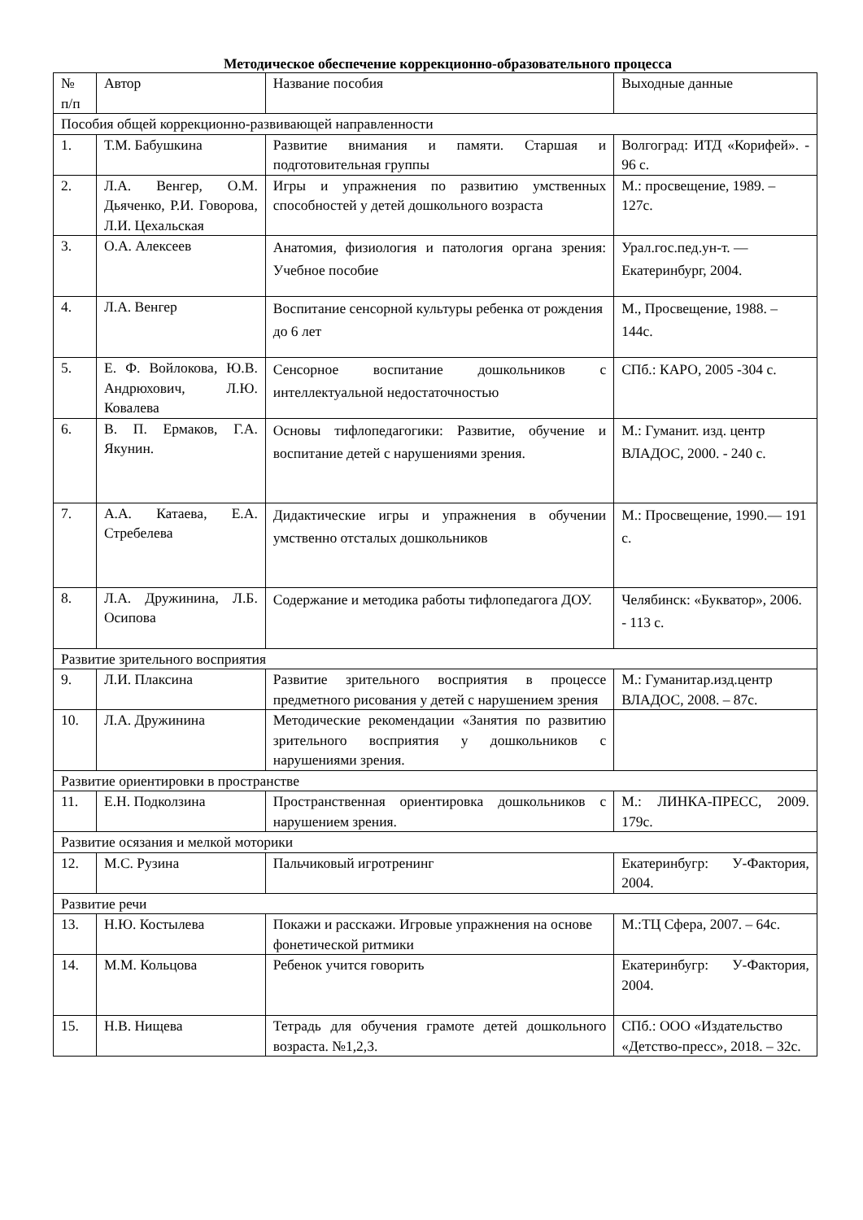Методическое обеспечение коррекционно-образовательного процесса
| № п/п | Автор | Название пособия | Выходные данные |
| Пособия общей коррекционно-развивающей направленности | | | |
| 1. | Т.М. Бабушкина | Развитие внимания и памяти. Старшая и подготовительная группы | Волгоград: ИТД «Корифей». - 96 с. |
| 2. | Л.А. Венгер, О.М. Дьяченко, Р.И. Говорова, Л.И. Цехальская | Игры и упражнения по развитию умственных способностей у детей дошкольного возраста | М.: просвещение, 1989. – 127с. |
| 3. | О.А. Алексеев | Анатомия, физиология и патология органа зрения: Учебное пособие | Урал.гос.пед.ун-т. — Екатеринбург, 2004. |
| 4. | Л.А. Венгер | Воспитание сенсорной культуры ребенка от рождения до 6 лет | М., Просвещение, 1988. – 144с. |
| 5. | Е. Ф. Войлокова, Ю.В. Андрюхович, Л.Ю. Ковалева | Сенсорное воспитание дошкольников с интеллектуальной недостаточностью | СПб.: КАРО, 2005 -304 с. |
| 6. | В. П. Ермаков, Г.А. Якунин. | Основы тифлопедагогики: Развитие, обучение и воспитание детей с нарушениями зрения. | М.: Гуманит. изд. центр ВЛАДОС, 2000. - 240 с. |
| 7. | А.А. Катаева, Е.А. Стребелева | Дидактические игры и упражнения в обучении умственно отсталых дошкольников | М.: Просвещение, 1990.— 191 с. |
| 8. | Л.А. Дружинина, Л.Б. Осипова | Содержание и методика работы тифлопедагога ДОУ. | Челябинск: «Букватор», 2006. - 113 с. |
| Развитие зрительного восприятия | | | |
| 9. | Л.И. Плаксина | Развитие зрительного восприятия в процессе предметного рисования у детей с нарушением зрения | М.: Гуманитар.изд.центр ВЛАДОС, 2008. – 87с. |
| 10. | Л.А. Дружинина | Методические рекомендации «Занятия по развитию зрительного восприятия у дошкольников с нарушениями зрения. | |
| Развитие ориентировки в пространстве | | | |
| 11. | Е.Н. Подколзина | Пространственная ориентировка дошкольников с нарушением зрения. | М.: ЛИНКА-ПРЕСС, 2009. 179с. |
| Развитие осязания и мелкой моторики | | | |
| 12. | М.С. Рузина | Пальчиковый игротренинг | Екатеринбугр: У-Фактория, 2004. |
| Развитие речи | | | |
| 13. | Н.Ю. Костылева | Покажи и расскажи. Игровые упражнения на основе фонетической ритмики | М.:ТЦ Сфера, 2007. – 64с. |
| 14. | М.М. Кольцова | Ребенок учится говорить | Екатеринбугр: У-Фактория, 2004. |
| 15. | Н.В. Нищева | Тетрадь для обучения грамоте детей дошкольного возраста. №1,2,3. | СПб.: ООО «Издательство «Детство-пресс», 2018. – 32с. |